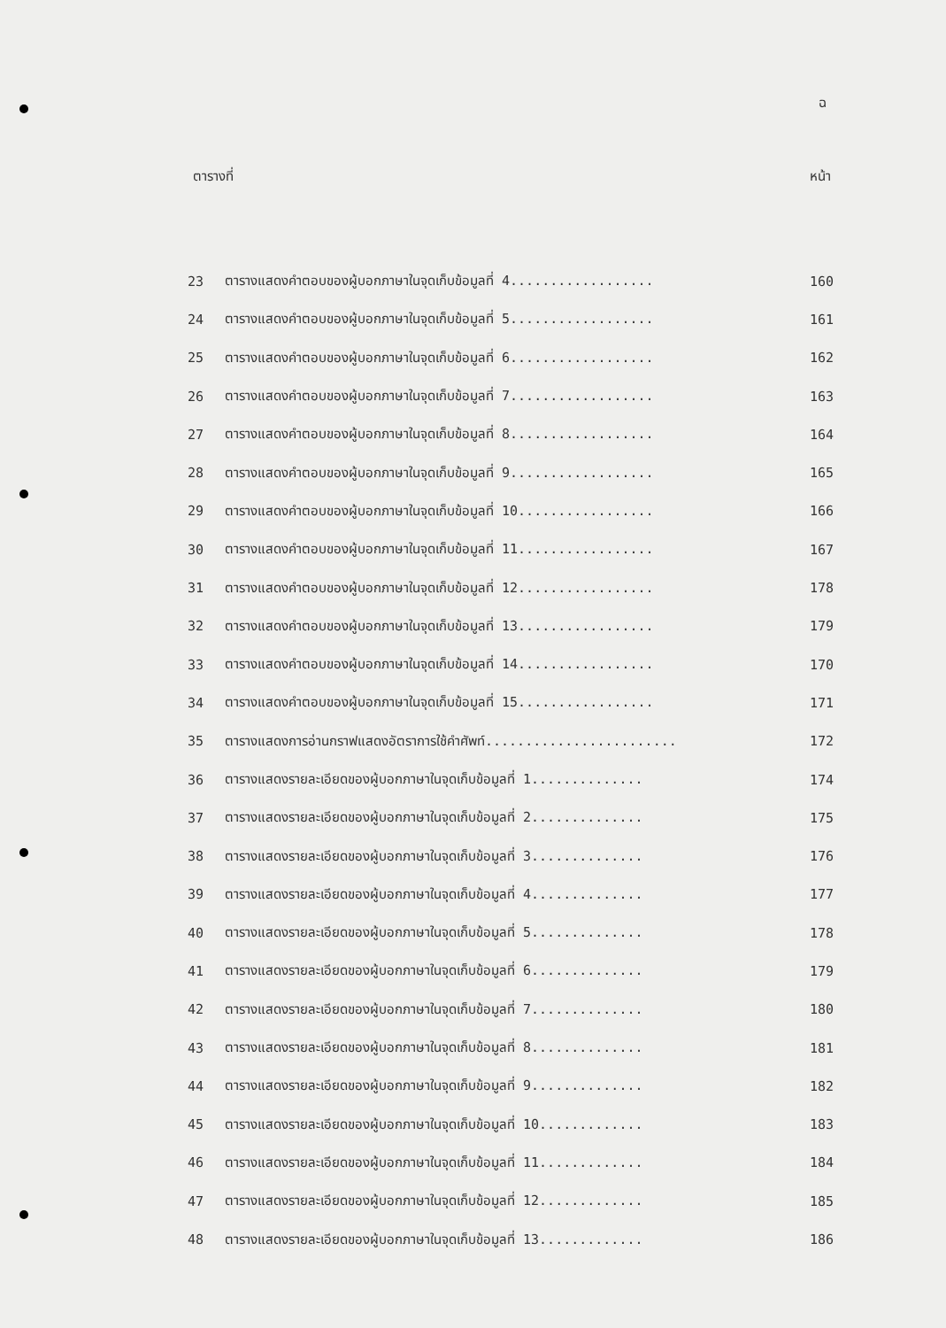ฉ
ตารางที่ หน้า
| 23 | ตารางแสดงคำตอบของผู้บอกภาษาในจุดเก็บข้อมูลที่ 4.................. | 160 |
| 24 | ตารางแสดงคำตอบของผู้บอกภาษาในจุดเก็บข้อมูลที่ 5.................. | 161 |
| 25 | ตารางแสดงคำตอบของผู้บอกภาษาในจุดเก็บข้อมูลที่ 6.................. | 162 |
| 26 | ตารางแสดงคำตอบของผู้บอกภาษาในจุดเก็บข้อมูลที่ 7.................. | 163 |
| 27 | ตารางแสดงคำตอบของผู้บอกภาษาในจุดเก็บข้อมูลที่ 8.................. | 164 |
| 28 | ตารางแสดงคำตอบของผู้บอกภาษาในจุดเก็บข้อมูลที่ 9.................. | 165 |
| 29 | ตารางแสดงคำตอบของผู้บอกภาษาในจุดเก็บข้อมูลที่ 10................. | 166 |
| 30 | ตารางแสดงคำตอบของผู้บอกภาษาในจุดเก็บข้อมูลที่ 11................. | 167 |
| 31 | ตารางแสดงคำตอบของผู้บอกภาษาในจุดเก็บข้อมูลที่ 12................. | 178 |
| 32 | ตารางแสดงคำตอบของผู้บอกภาษาในจุดเก็บข้อมูลที่ 13................. | 179 |
| 33 | ตารางแสดงคำตอบของผู้บอกภาษาในจุดเก็บข้อมูลที่ 14................. | 170 |
| 34 | ตารางแสดงคำตอบของผู้บอกภาษาในจุดเก็บข้อมูลที่ 15................. | 171 |
| 35 | ตารางแสดงการอ่านกราฟแสดงอัตราการใช้คำศัพท์........................ | 172 |
| 36 | ตารางแสดงรายละเอียดของผู้บอกภาษาในจุดเก็บข้อมูลที่ 1.............. | 174 |
| 37 | ตารางแสดงรายละเอียดของผู้บอกภาษาในจุดเก็บข้อมูลที่ 2.............. | 175 |
| 38 | ตารางแสดงรายละเอียดของผู้บอกภาษาในจุดเก็บข้อมูลที่ 3.............. | 176 |
| 39 | ตารางแสดงรายละเอียดของผู้บอกภาษาในจุดเก็บข้อมูลที่ 4.............. | 177 |
| 40 | ตารางแสดงรายละเอียดของผู้บอกภาษาในจุดเก็บข้อมูลที่ 5.............. | 178 |
| 41 | ตารางแสดงรายละเอียดของผู้บอกภาษาในจุดเก็บข้อมูลที่ 6.............. | 179 |
| 42 | ตารางแสดงรายละเอียดของผู้บอกภาษาในจุดเก็บข้อมูลที่ 7.............. | 180 |
| 43 | ตารางแสดงรายละเอียดของผู้บอกภาษาในจุดเก็บข้อมูลที่ 8.............. | 181 |
| 44 | ตารางแสดงรายละเอียดของผู้บอกภาษาในจุดเก็บข้อมูลที่ 9.............. | 182 |
| 45 | ตารางแสดงรายละเอียดของผู้บอกภาษาในจุดเก็บข้อมูลที่ 10............. | 183 |
| 46 | ตารางแสดงรายละเอียดของผู้บอกภาษาในจุดเก็บข้อมูลที่ 11............. | 184 |
| 47 | ตารางแสดงรายละเอียดของผู้บอกภาษาในจุดเก็บข้อมูลที่ 12............. | 185 |
| 48 | ตารางแสดงรายละเอียดของผู้บอกภาษาในจุดเก็บข้อมูลที่ 13............. | 186 |